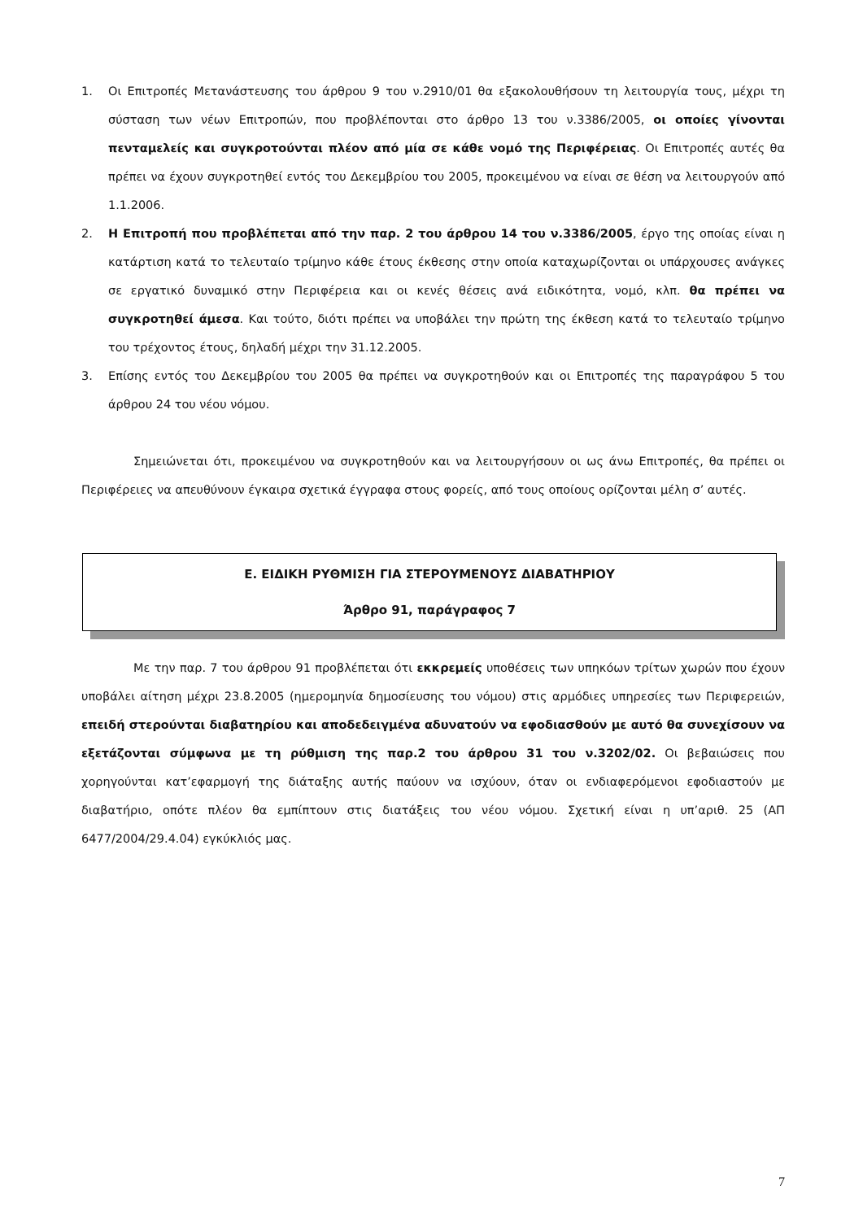1. Οι Επιτροπές Μετανάστευσης του άρθρου 9 του ν.2910/01 θα εξακολουθήσουν τη λειτουργία τους, μέχρι τη σύσταση των νέων Επιτροπών, που προβλέπονται στο άρθρο 13 του ν.3386/2005, οι οποίες γίνονται πενταμελείς και συγκροτούνται πλέον από μία σε κάθε νομό της Περιφέρειας. Οι Επιτροπές αυτές θα πρέπει να έχουν συγκροτηθεί εντός του Δεκεμβρίου του 2005, προκειμένου να είναι σε θέση να λειτουργούν από 1.1.2006.
2. Η Επιτροπή που προβλέπεται από την παρ. 2 του άρθρου 14 του ν.3386/2005, έργο της οποίας είναι η κατάρτιση κατά το τελευταίο τρίμηνο κάθε έτους έκθεσης στην οποία καταχωρίζονται οι υπάρχουσες ανάγκες σε εργατικό δυναμικό στην Περιφέρεια και οι κενές θέσεις ανά ειδικότητα, νομό, κλπ. θα πρέπει να συγκροτηθεί άμεσα. Και τούτο, διότι πρέπει να υποβάλει την πρώτη της έκθεση κατά το τελευταίο τρίμηνο του τρέχοντος έτους, δηλαδή μέχρι την 31.12.2005.
3. Επίσης εντός του Δεκεμβρίου του 2005 θα πρέπει να συγκροτηθούν και οι Επιτροπές της παραγράφου 5 του άρθρου 24 του νέου νόμου.
Σημειώνεται ότι, προκειμένου να συγκροτηθούν και να λειτουργήσουν οι ως άνω Επιτροπές, θα πρέπει οι Περιφέρειες να απευθύνουν έγκαιρα σχετικά έγγραφα στους φορείς, από τους οποίους ορίζονται μέλη σ’ αυτές.
Ε. ΕΙΔΙΚΗ ΡΥΘΜΙΣΗ ΓΙΑ ΣΤΕΡΟΥΜΕΝΟΥΣ ΔΙΑΒΑΤΗΡΙΟΥ
Άρθρο 91, παράγραφος 7
Με την παρ. 7 του άρθρου 91 προβλέπεται ότι εκκρεμείς υποθέσεις των υπηκόων τρίτων χωρών που έχουν υποβάλει αίτηση μέχρι 23.8.2005 (ημερομηνία δημοσίευσης του νόμου) στις αρμόδιες υπηρεσίες των Περιφερειών, επειδή στερούνται διαβατηρίου και αποδεδειγμένα αδυνατούν να εφοδιασθούν με αυτό θα συνεχίσουν να εξετάζονται σύμφωνα με τη ρύθμιση της παρ.2 του άρθρου 31 του ν.3202/02. Οι βεβαιώσεις που χορηγούνται κατ’εφαρμογή της διάταξης αυτής παύουν να ισχύουν, όταν οι ενδιαφερόμενοι εφοδιαστούν με διαβατήριο, οπότε πλέον θα εμπίπτουν στις διατάξεις του νέου νόμου. Σχετική είναι η υπ’αριθ. 25 (ΑΠ 6477/2004/29.4.04) εγκύκλιός μας.
7